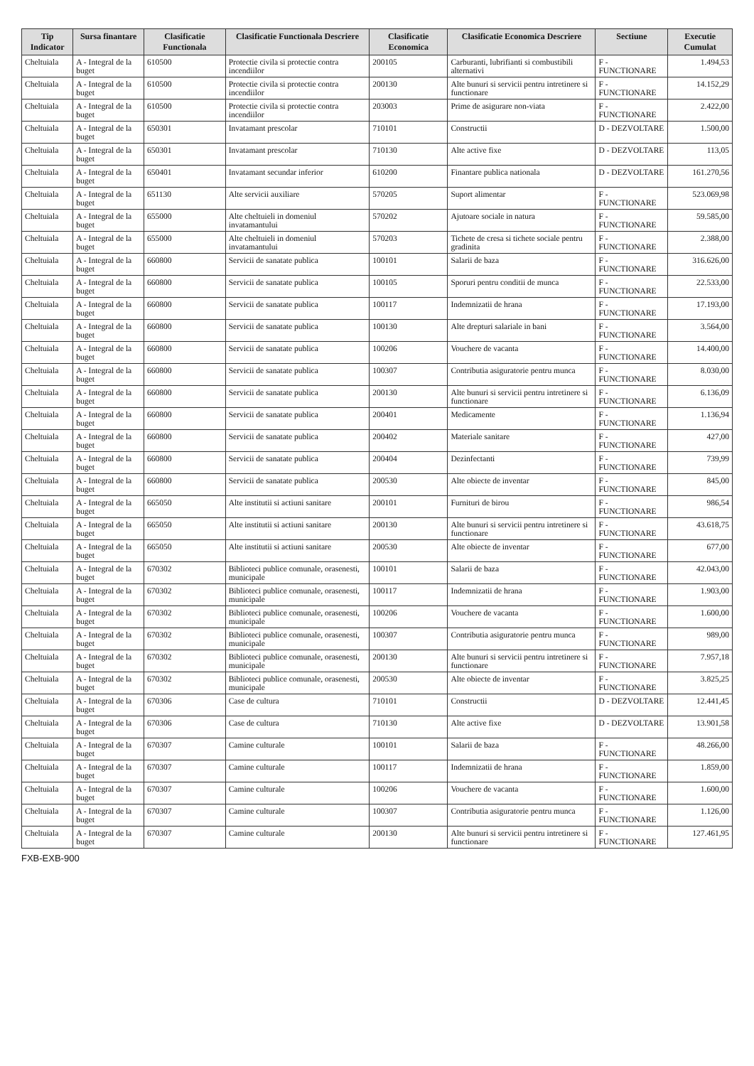| Tip Indicator | Sursa finantare | Clasificatie Functionala | Clasificatie Functionala Descriere | Clasificatie Economica | Clasificatie Economica Descriere | Sectiune | Executie Cumulat |
| --- | --- | --- | --- | --- | --- | --- | --- |
| Cheltuiala | A - Integral de la buget | 610500 | Protectie civila si protectie contra incendiilor | 200105 | Carburanti, lubrifianti si combustibili alternativi | F - FUNCTIONARE | 1.494,53 |
| Cheltuiala | A - Integral de la buget | 610500 | Protectie civila si protectie contra incendiilor | 200130 | Alte bunuri si servicii pentru intretinere si functionare | F - FUNCTIONARE | 14.152,29 |
| Cheltuiala | A - Integral de la buget | 610500 | Protectie civila si protectie contra incendiilor | 203003 | Prime de asigurare non-viata | F - FUNCTIONARE | 2.422,00 |
| Cheltuiala | A - Integral de la buget | 650301 | Invatamant prescolar | 710101 | Constructii | D - DEZVOLTARE | 1.500,00 |
| Cheltuiala | A - Integral de la buget | 650301 | Invatamant prescolar | 710130 | Alte active fixe | D - DEZVOLTARE | 113,05 |
| Cheltuiala | A - Integral de la buget | 650401 | Invatamant secundar inferior | 610200 | Finantare publica nationala | D - DEZVOLTARE | 161.270,56 |
| Cheltuiala | A - Integral de la buget | 651130 | Alte servicii auxiliare | 570205 | Suport alimentar | F - FUNCTIONARE | 523.069,98 |
| Cheltuiala | A - Integral de la buget | 655000 | Alte cheltuieli in domeniul invatamantului | 570202 | Ajutoare sociale in natura | F - FUNCTIONARE | 59.585,00 |
| Cheltuiala | A - Integral de la buget | 655000 | Alte cheltuieli in domeniul invatamantului | 570203 | Tichete de cresa si tichete sociale pentru gradinita | F - FUNCTIONARE | 2.388,00 |
| Cheltuiala | A - Integral de la buget | 660800 | Servicii de sanatate publica | 100101 | Salarii de baza | F - FUNCTIONARE | 316.626,00 |
| Cheltuiala | A - Integral de la buget | 660800 | Servicii de sanatate publica | 100105 | Sporuri pentru conditii de munca | F - FUNCTIONARE | 22.533,00 |
| Cheltuiala | A - Integral de la buget | 660800 | Servicii de sanatate publica | 100117 | Indemnizatii de hrana | F - FUNCTIONARE | 17.193,00 |
| Cheltuiala | A - Integral de la buget | 660800 | Servicii de sanatate publica | 100130 | Alte drepturi salariale in bani | F - FUNCTIONARE | 3.564,00 |
| Cheltuiala | A - Integral de la buget | 660800 | Servicii de sanatate publica | 100206 | Vouchere de vacanta | F - FUNCTIONARE | 14.400,00 |
| Cheltuiala | A - Integral de la buget | 660800 | Servicii de sanatate publica | 100307 | Contributia asiguratorie pentru munca | F - FUNCTIONARE | 8.030,00 |
| Cheltuiala | A - Integral de la buget | 660800 | Servicii de sanatate publica | 200130 | Alte bunuri si servicii pentru intretinere si functionare | F - FUNCTIONARE | 6.136,09 |
| Cheltuiala | A - Integral de la buget | 660800 | Servicii de sanatate publica | 200401 | Medicamente | F - FUNCTIONARE | 1.136,94 |
| Cheltuiala | A - Integral de la buget | 660800 | Servicii de sanatate publica | 200402 | Materiale sanitare | F - FUNCTIONARE | 427,00 |
| Cheltuiala | A - Integral de la buget | 660800 | Servicii de sanatate publica | 200404 | Dezinfectanti | F - FUNCTIONARE | 739,99 |
| Cheltuiala | A - Integral de la buget | 660800 | Servicii de sanatate publica | 200530 | Alte obiecte de inventar | F - FUNCTIONARE | 845,00 |
| Cheltuiala | A - Integral de la buget | 665050 | Alte institutii si actiuni sanitare | 200101 | Furnituri de birou | F - FUNCTIONARE | 986,54 |
| Cheltuiala | A - Integral de la buget | 665050 | Alte institutii si actiuni sanitare | 200130 | Alte bunuri si servicii pentru intretinere si functionare | F - FUNCTIONARE | 43.618,75 |
| Cheltuiala | A - Integral de la buget | 665050 | Alte institutii si actiuni sanitare | 200530 | Alte obiecte de inventar | F - FUNCTIONARE | 677,00 |
| Cheltuiala | A - Integral de la buget | 670302 | Biblioteci publice comunale, orasenesti, municipale | 100101 | Salarii de baza | F - FUNCTIONARE | 42.043,00 |
| Cheltuiala | A - Integral de la buget | 670302 | Biblioteci publice comunale, orasenesti, municipale | 100117 | Indemnizatii de hrana | F - FUNCTIONARE | 1.903,00 |
| Cheltuiala | A - Integral de la buget | 670302 | Biblioteci publice comunale, orasenesti, municipale | 100206 | Vouchere de vacanta | F - FUNCTIONARE | 1.600,00 |
| Cheltuiala | A - Integral de la buget | 670302 | Biblioteci publice comunale, orasenesti, municipale | 100307 | Contributia asiguratorie pentru munca | F - FUNCTIONARE | 989,00 |
| Cheltuiala | A - Integral de la buget | 670302 | Biblioteci publice comunale, orasenesti, municipale | 200130 | Alte bunuri si servicii pentru intretinere si functionare | F - FUNCTIONARE | 7.957,18 |
| Cheltuiala | A - Integral de la buget | 670302 | Biblioteci publice comunale, orasenesti, municipale | 200530 | Alte obiecte de inventar | F - FUNCTIONARE | 3.825,25 |
| Cheltuiala | A - Integral de la buget | 670306 | Case de cultura | 710101 | Constructii | D - DEZVOLTARE | 12.441,45 |
| Cheltuiala | A - Integral de la buget | 670306 | Case de cultura | 710130 | Alte active fixe | D - DEZVOLTARE | 13.901,58 |
| Cheltuiala | A - Integral de la buget | 670307 | Camine culturale | 100101 | Salarii de baza | F - FUNCTIONARE | 48.266,00 |
| Cheltuiala | A - Integral de la buget | 670307 | Camine culturale | 100117 | Indemnizatii de hrana | F - FUNCTIONARE | 1.859,00 |
| Cheltuiala | A - Integral de la buget | 670307 | Camine culturale | 100206 | Vouchere de vacanta | F - FUNCTIONARE | 1.600,00 |
| Cheltuiala | A - Integral de la buget | 670307 | Camine culturale | 100307 | Contributia asiguratorie pentru munca | F - FUNCTIONARE | 1.126,00 |
| Cheltuiala | A - Integral de la buget | 670307 | Camine culturale | 200130 | Alte bunuri si servicii pentru intretinere si functionare | F - FUNCTIONARE | 127.461,95 |
FXB-EXB-900